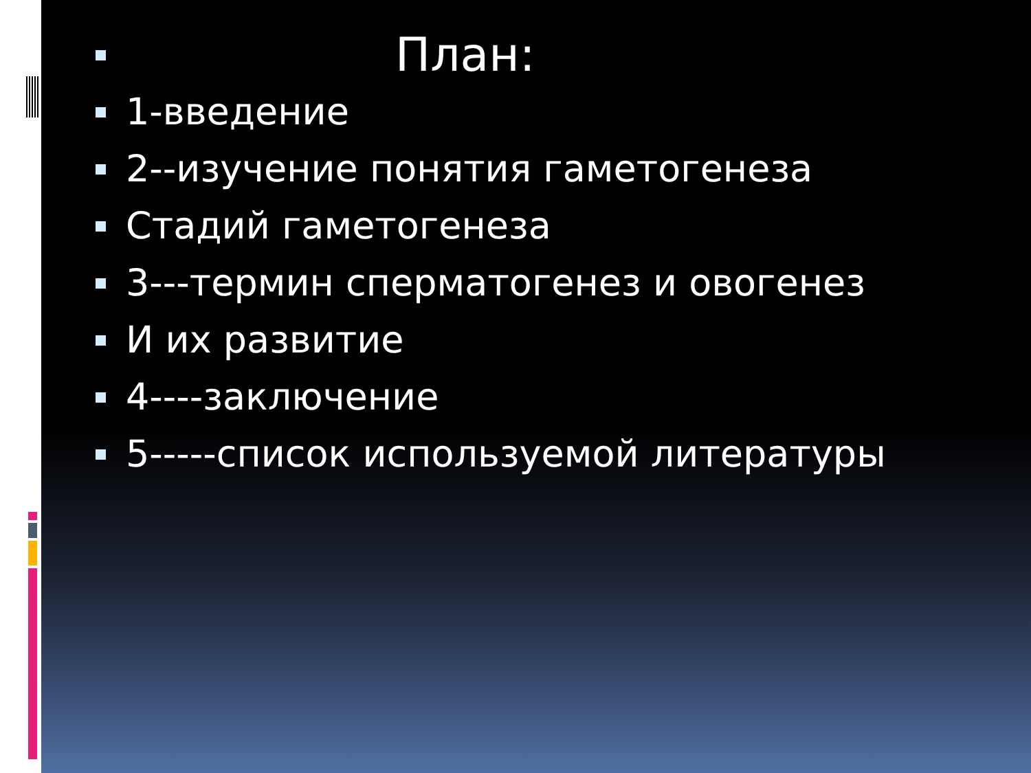План:
1-введение
2--изучение понятия гаметогенеза
Стадий гаметогенеза
3---термин сперматогенез и овогенез
И их развитие
4----заключение
5-----список используемой литературы